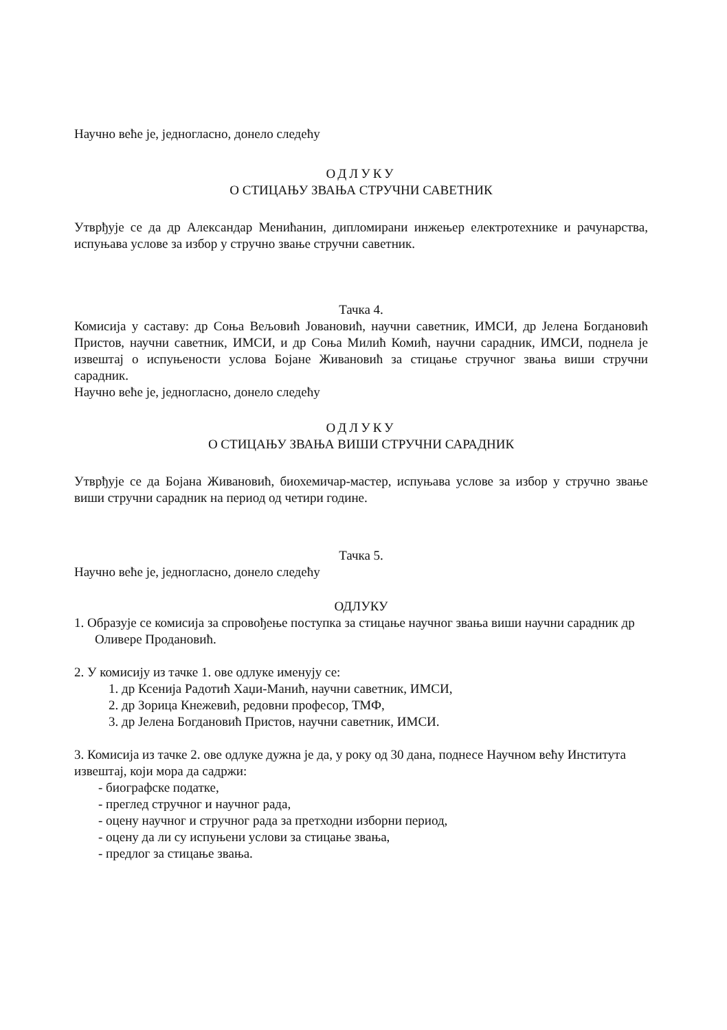Научно веће је, једногласно, донело следећу
ОДЛУКУ
О СТИЦАЊУ ЗВАЊА СТРУЧНИ САВЕТНИК
Утврђује се да др Александар Менићанин, дипломирани инжењер електротехнике и рачунарства, испуњава услове за избор у стручно звање стручни саветник.
Тачка 4.
Комисија у саставу: др Соња Вељовић Јовановић, научни саветник, ИМСИ, др Јелена Богдановић Пристов, научни саветник, ИМСИ, и др Соња Милић Комић, научни сарадник, ИМСИ, поднела је извештај о испуњености услова Бојане Живановић за стицање стручног звања виши стручни сарадник.
Научно веће је, једногласно, донело следећу
ОДЛУКУ
О СТИЦАЊУ ЗВАЊА ВИШИ СТРУЧНИ САРАДНИК
Утврђује се да Бојана Живановић, биохемичар-мастер, испуњава услове за избор у стручно звање виши стручни сарадник на период од четири године.
Тачка 5.
Научно веће је, једногласно, донело следећу
ОДЛУКУ
1. Образује се комисија за спровођење поступка за стицање научног звања виши научни сарадник др Оливере Продановић.
2. У комисију из тачке 1. ове одлуке именују се:
1. др Ксенија Радотић Хаџи-Манић, научни саветник, ИМСИ,
2. др Зорица Кнежевић, редовни професор, ТМФ,
3. др Јелена Богдановић Пристов, научни саветник, ИМСИ.
3. Комисија из тачке 2. ове одлуке дужна је да, у року од 30 дана, поднесе Научном већу Института извештај, који мора да садржи:
- биографске податке,
- преглед стручног и научног рада,
- оцену научног и стручног рада за претходни изборни период,
- оцену да ли су испуњени услови за стицање звања,
- предлог за стицање звања.